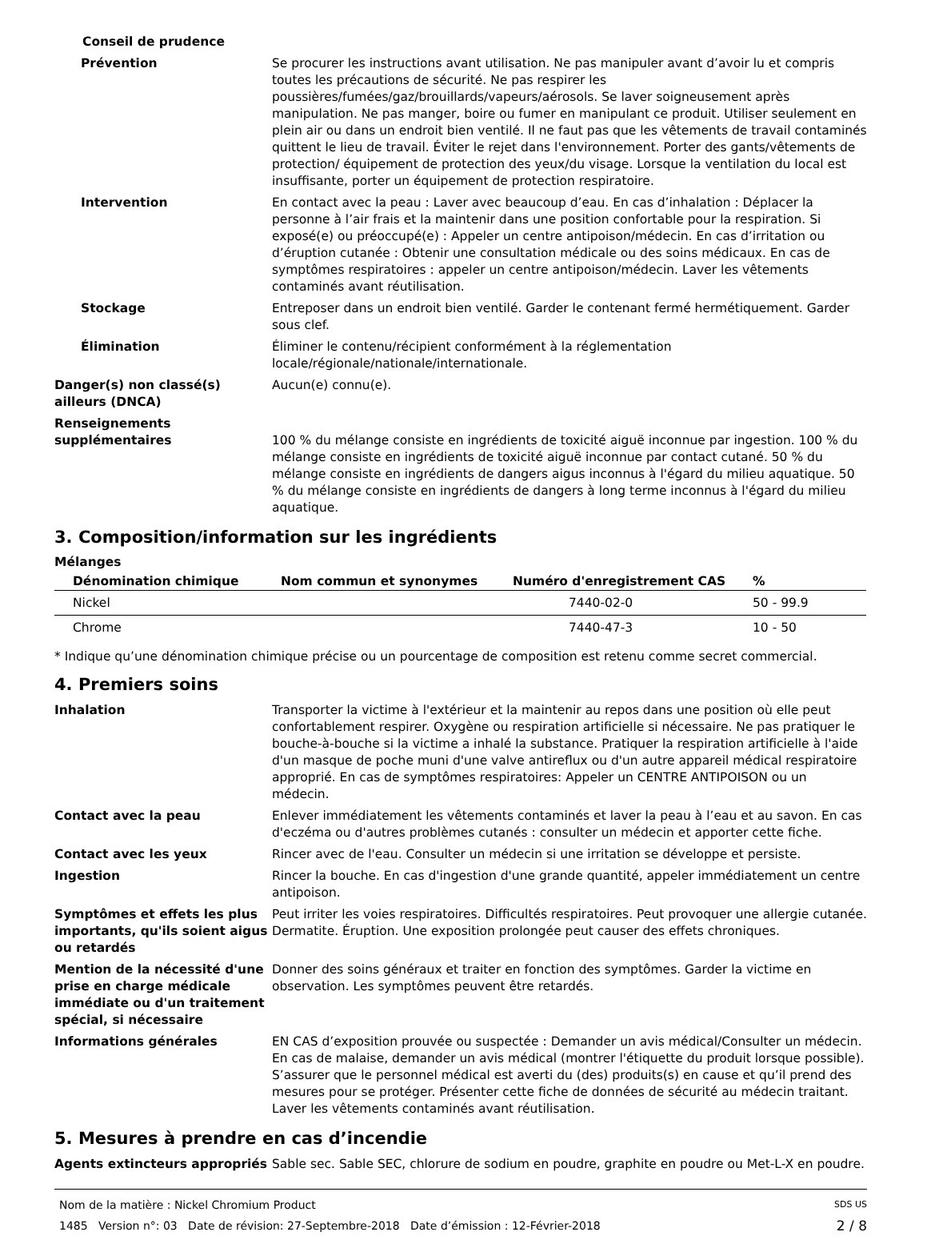Conseil de prudence
Prévention Se procurer les instructions avant utilisation. Ne pas manipuler avant d’avoir lu et compris toutes les précautions de sécurité. Ne pas respirer les poussières/fumées/gaz/brouillards/vapeurs/aérosols. Se laver soigneusement après manipulation. Ne pas manger, boire ou fumer en manipulant ce produit. Utiliser seulement en plein air ou dans un endroit bien ventilé. Il ne faut pas que les vêtements de travail contaminés quittent le lieu de travail. Éviter le rejet dans l'environnement. Porter des gants/vêtements de protection/ équipement de protection des yeux/du visage. Lorsque la ventilation du local est insuffisante, porter un équipement de protection respiratoire.
Intervention En contact avec la peau : Laver avec beaucoup d’eau. En cas d’inhalation : Déplacer la personne à l’air frais et la maintenir dans une position confortable pour la respiration. Si exposé(e) ou préoccupé(e) : Appeler un centre antipoison/médecin. En cas d’irritation ou d’éruption cutanée : Obtenir une consultation médicale ou des soins médicaux. En cas de symptômes respiratoires : appeler un centre antipoison/médecin. Laver les vêtements contaminés avant réutilisation.
Stockage Entreposer dans un endroit bien ventilé. Garder le contenant fermé hermétiquement. Garder sous clef.
Élimination Éliminer le contenu/récipient conformément à la réglementation locale/régionale/nationale/internationale.
Danger(s) non classé(s) ailleurs (DNCA)
Aucun(e) connu(e).
Renseignements supplémentaires
100 % du mélange consiste en ingrédients de toxicité aiguë inconnue par ingestion. 100 % du mélange consiste en ingrédients de toxicité aiguë inconnue par contact cutané. 50 % du mélange consiste en ingrédients de dangers aigus inconnus à l'égard du milieu aquatique. 50 % du mélange consiste en ingrédients de dangers à long terme inconnus à l'égard du milieu aquatique.
3. Composition/information sur les ingrédients
Mélanges
| Dénomination chimique | Nom commun et synonymes | Numéro d'enregistrement CAS | % |
| --- | --- | --- | --- |
| Nickel | | 7440-02-0 | 50 - 99.9 |
| Chrome | | 7440-47-3 | 10 - 50 |
* Indique qu’une dénomination chimique précise ou un pourcentage de composition est retenu comme secret commercial.
4. Premiers soins
Inhalation Transporter la victime à l'extérieur et la maintenir au repos dans une position où elle peut confortablement respirer. Oxygène ou respiration artificielle si nécessaire. Ne pas pratiquer le bouche-à-bouche si la victime a inhalé la substance. Pratiquer la respiration artificielle à l'aide d'un masque de poche muni d'une valve antireflux ou d'un autre appareil médical respiratoire approprié. En cas de symptômes respiratoires: Appeler un CENTRE ANTIPOISON ou un médecin.
Contact avec la peau Enlever immédiatement les vêtements contaminés et laver la peau à l’eau et au savon. En cas d'eczéma ou d'autres problèmes cutanés : consulter un médecin et apporter cette fiche.
Contact avec les yeux Rincer avec de l'eau. Consulter un médecin si une irritation se développe et persiste.
Ingestion Rincer la bouche. En cas d'ingestion d'une grande quantité, appeler immédiatement un centre antipoison.
Symptômes et effets les plus importants, qu'ils soient aigus ou retardés
Peut irriter les voies respiratoires. Difficultés respiratoires. Peut provoquer une allergie cutanée. Dermatite. Éruption. Une exposition prolongée peut causer des effets chroniques.
Mention de la nécessité d'une prise en charge médicale immédiate ou d'un traitement spécial, si nécessaire
Donner des soins généraux et traiter en fonction des symptômes. Garder la victime en observation. Les symptômes peuvent être retardés.
Informations générales EN CAS d’exposition prouvée ou suspectée : Demander un avis médical/Consulter un médecin. En cas de malaise, demander un avis médical (montrer l'étiquette du produit lorsque possible). S’assurer que le personnel médical est averti du (des) produits(s) en cause et qu’il prend des mesures pour se protéger. Présenter cette fiche de données de sécurité au médecin traitant. Laver les vêtements contaminés avant réutilisation.
5. Mesures à prendre en cas d’incendie
Agents extincteurs appropriés Sable sec. Sable SEC, chlorure de sodium en poudre, graphite en poudre ou Met-L-X en poudre.
Nom de la matière : Nickel Chromium Product SDS US
1485 Version n°: 03 Date de révision: 27-Septembre-2018 Date d’émission : 12-Février-2018 2 / 8